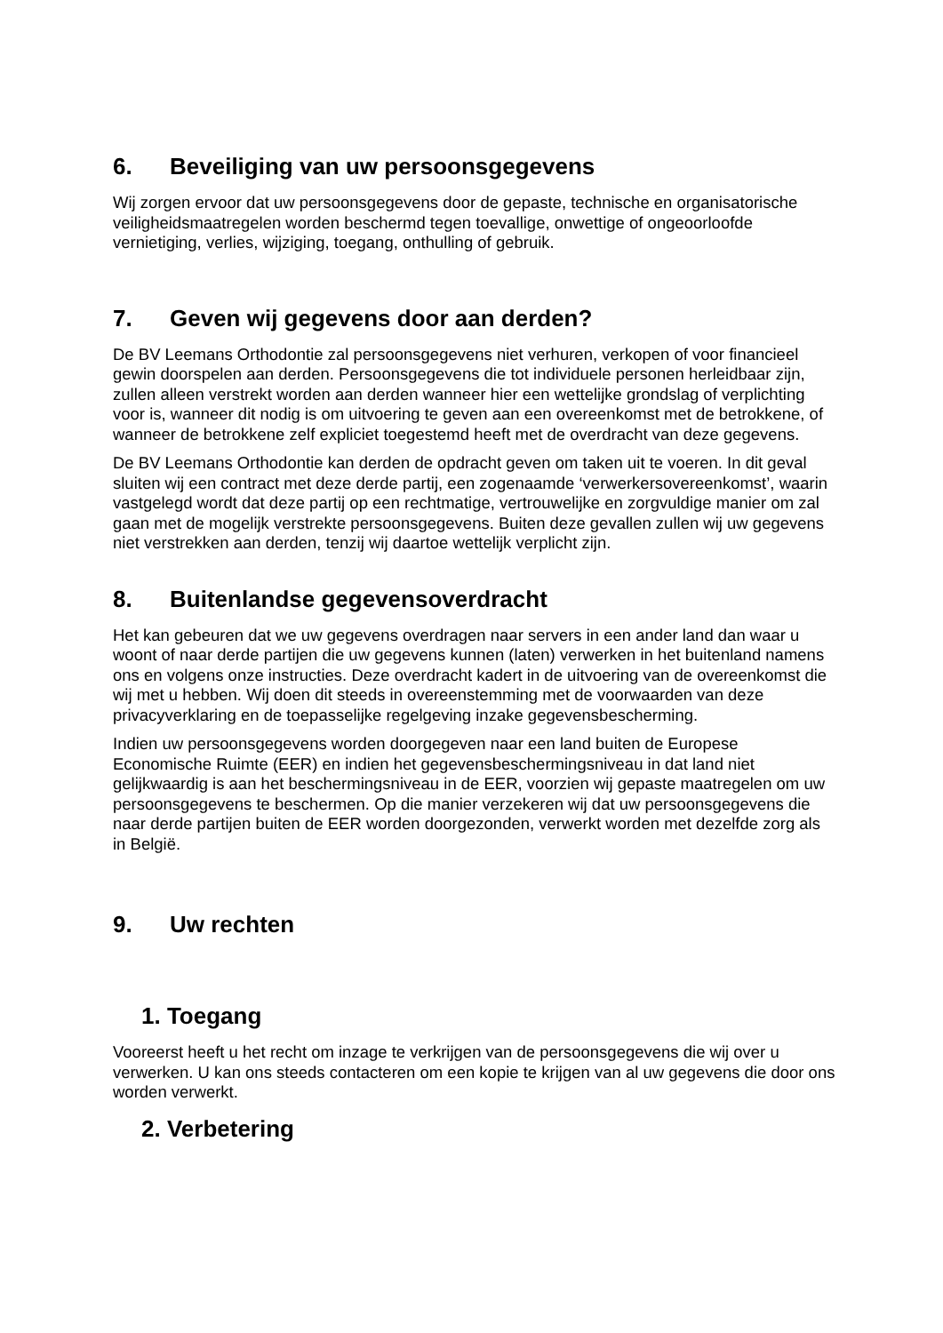6. Beveiliging van uw persoonsgegevens
Wij zorgen ervoor dat uw persoonsgegevens door de gepaste, technische en organisatorische veiligheidsmaatregelen worden beschermd tegen toevallige, onwettige of ongeoorloofde vernietiging, verlies, wijziging, toegang, onthulling of gebruik.
7. Geven wij gegevens door aan derden?
De BV Leemans Orthodontie zal persoonsgegevens niet verhuren, verkopen of voor financieel gewin doorspelen aan derden. Persoonsgegevens die tot individuele personen herleidbaar zijn, zullen alleen verstrekt worden aan derden wanneer hier een wettelijke grondslag of verplichting voor is, wanneer dit nodig is om uitvoering te geven aan een overeenkomst met de betrokkene, of wanneer de betrokkene zelf expliciet toegestemd heeft met de overdracht van deze gegevens.
De BV Leemans Orthodontie kan derden de opdracht geven om taken uit te voeren. In dit geval sluiten wij een contract met deze derde partij, een zogenaamde ‘verwerkersovereenkomst’, waarin vastgelegd wordt dat deze partij op een rechtmatige, vertrouwelijke en zorgvuldige manier om zal gaan met de mogelijk verstrekte persoonsgegevens. Buiten deze gevallen zullen wij uw gegevens niet verstrekken aan derden, tenzij wij daartoe wettelijk verplicht zijn.
8. Buitenlandse gegevensoverdracht
Het kan gebeuren dat we uw gegevens overdragen naar servers in een ander land dan waar u woont of naar derde partijen die uw gegevens kunnen (laten) verwerken in het buitenland namens ons en volgens onze instructies. Deze overdracht kadert in de uitvoering van de overeenkomst die wij met u hebben. Wij doen dit steeds in overeenstemming met de voorwaarden van deze privacyverklaring en de toepasselijke regelgeving inzake gegevensbescherming.
Indien uw persoonsgegevens worden doorgegeven naar een land buiten de Europese Economische Ruimte (EER) en indien het gegevensbeschermingsniveau in dat land niet gelijkwaardig is aan het beschermingsniveau in de EER, voorzien wij gepaste maatregelen om uw persoonsgegevens te beschermen. Op die manier verzekeren wij dat uw persoonsgegevens die naar derde partijen buiten de EER worden doorgezonden, verwerkt worden met dezelfde zorg als in België.
9. Uw rechten
1. Toegang
Vooreerst heeft u het recht om inzage te verkrijgen van de persoonsgegevens die wij over u verwerken. U kan ons steeds contacteren om een kopie te krijgen van al uw gegevens die door ons worden verwerkt.
2. Verbetering